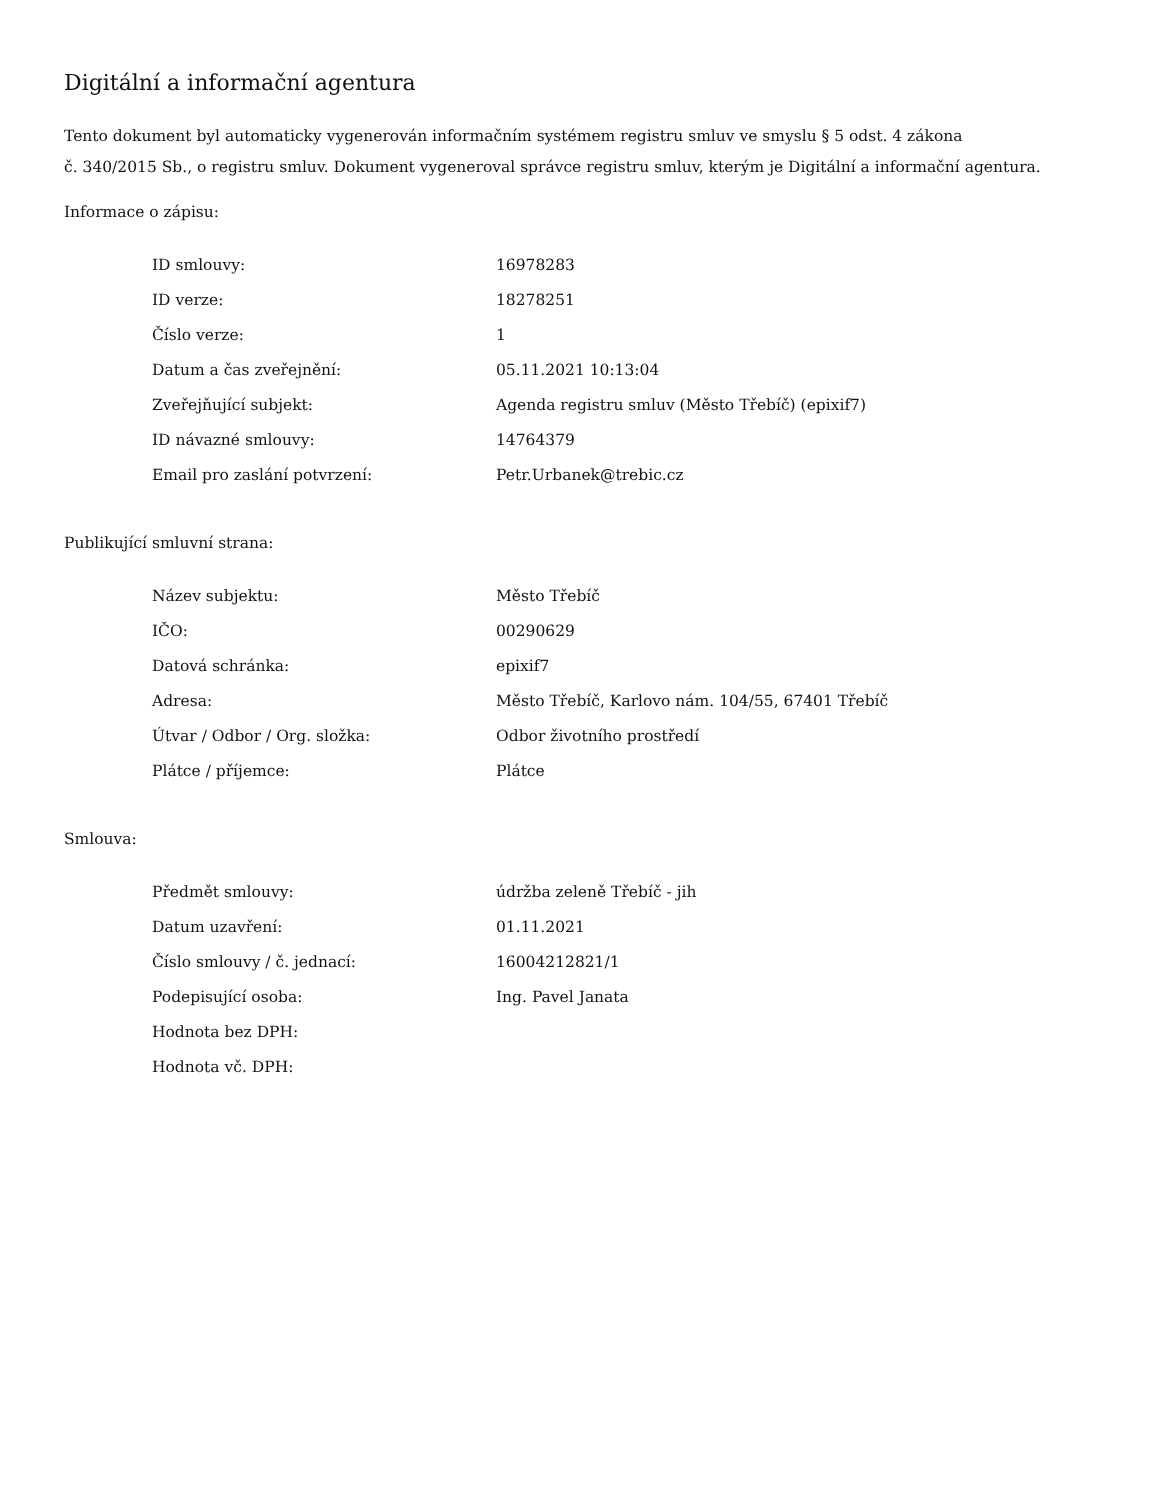Digitální a informační agentura
Tento dokument byl automaticky vygenerován informačním systémem registru smluv ve smyslu § 5 odst. 4 zákona
č. 340/2015 Sb., o registru smluv. Dokument vygeneroval správce registru smluv, kterým je Digitální a informační agentura.
Informace o zápisu:
| ID smlouvy: | 16978283 |
| ID verze: | 18278251 |
| Číslo verze: | 1 |
| Datum a čas zveřejnění: | 05.11.2021 10:13:04 |
| Zveřejňující subjekt: | Agenda registru smluv (Město Třebíč) (epixif7) |
| ID návazné smlouvy: | 14764379 |
| Email pro zaslání potvrzení: | Petr.Urbanek@trebic.cz |
Publikující smluvní strana:
| Název subjektu: | Město Třebíč |
| IČO: | 00290629 |
| Datová schránka: | epixif7 |
| Adresa: | Město Třebíč, Karlovo nám. 104/55, 67401 Třebíč |
| Útvar / Odbor / Org. složka: | Odbor životního prostředí |
| Plátce / příjemce: | Plátce |
Smlouva:
| Předmět smlouvy: | údržba zeleně Třebíč - jih |
| Datum uzavření: | 01.11.2021 |
| Číslo smlouvy / č. jednací: | 16004212821/1 |
| Podepisující osoba: | Ing. Pavel Janata |
| Hodnota bez DPH: | |
| Hodnota vč. DPH: | |